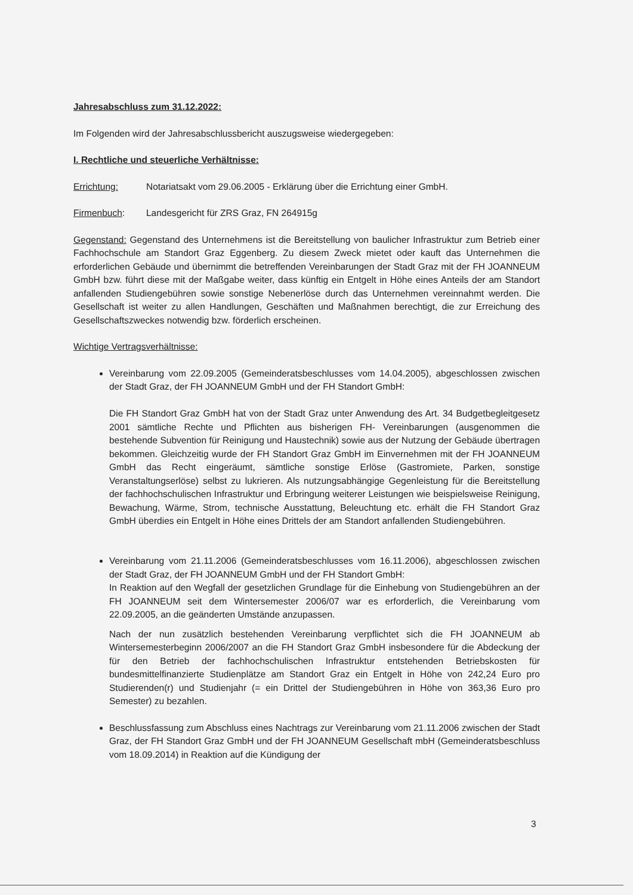Jahresabschluss zum 31.12.2022:
Im Folgenden wird der Jahresabschlussbericht auszugsweise wiedergegeben:
I. Rechtliche und steuerliche Verhältnisse:
Errichtung: Notariatsakt vom 29.06.2005 - Erklärung über die Errichtung einer GmbH.
Firmenbuch: Landesgericht für ZRS Graz, FN 264915g
Gegenstand: Gegenstand des Unternehmens ist die Bereitstellung von baulicher Infrastruktur zum Betrieb einer Fachhochschule am Standort Graz Eggenberg. Zu diesem Zweck mietet oder kauft das Unternehmen die erforderlichen Gebäude und übernimmt die betreffenden Vereinbarungen der Stadt Graz mit der FH JOANNEUM GmbH bzw. führt diese mit der Maßgabe weiter, dass künftig ein Entgelt in Höhe eines Anteils der am Standort anfallenden Studiengebühren sowie sonstige Nebenerlöse durch das Unternehmen vereinnahmt werden. Die Gesellschaft ist weiter zu allen Handlungen, Geschäften und Maßnahmen berechtigt, die zur Erreichung des Gesellschaftszweckes notwendig bzw. förderlich erscheinen.
Wichtige Vertragsverhältnisse:
Vereinbarung vom 22.09.2005 (Gemeinderatsbeschlusses vom 14.04.2005), abgeschlossen zwischen der Stadt Graz, der FH JOANNEUM GmbH und der FH Standort GmbH:
Die FH Standort Graz GmbH hat von der Stadt Graz unter Anwendung des Art. 34 Budgetbegleitgesetz 2001 sämtliche Rechte und Pflichten aus bisherigen FH- Vereinbarungen (ausgenommen die bestehende Subvention für Reinigung und Haustechnik) sowie aus der Nutzung der Gebäude übertragen bekommen. Gleichzeitig wurde der FH Standort Graz GmbH im Einvernehmen mit der FH JOANNEUM GmbH das Recht eingeräumt, sämtliche sonstige Erlöse (Gastromiete, Parken, sonstige Veranstaltungserlöse) selbst zu lukrieren. Als nutzungsabhängige Gegenleistung für die Bereitstellung der fachhochschulischen Infrastruktur und Erbringung weiterer Leistungen wie beispielsweise Reinigung, Bewachung, Wärme, Strom, technische Ausstattung, Beleuchtung etc. erhält die FH Standort Graz GmbH überdies ein Entgelt in Höhe eines Drittels der am Standort anfallenden Studiengebühren.
Vereinbarung vom 21.11.2006 (Gemeinderatsbeschlusses vom 16.11.2006), abgeschlossen zwischen der Stadt Graz, der FH JOANNEUM GmbH und der FH Standort GmbH:
In Reaktion auf den Wegfall der gesetzlichen Grundlage für die Einhebung von Studiengebühren an der FH JOANNEUM seit dem Wintersemester 2006/07 war es erforderlich, die Vereinbarung vom 22.09.2005, an die geänderten Umstände anzupassen.
Nach der nun zusätzlich bestehenden Vereinbarung verpflichtet sich die FH JOANNEUM ab Wintersemesterbeginn 2006/2007 an die FH Standort Graz GmbH insbesondere für die Abdeckung der für den Betrieb der fachhochschulischen Infrastruktur entstehenden Betriebskosten für bundesmittelfinanzierte Studienplätze am Standort Graz ein Entgelt in Höhe von 242,24 Euro pro Studierenden(r) und Studienjahr (= ein Drittel der Studiengebühren in Höhe von 363,36 Euro pro Semester) zu bezahlen.
Beschlussfassung zum Abschluss eines Nachtrags zur Vereinbarung vom 21.11.2006 zwischen der Stadt Graz, der FH Standort Graz GmbH und der FH JOANNEUM Gesellschaft mbH (Gemeinderatsbeschluss vom 18.09.2014) in Reaktion auf die Kündigung der
3